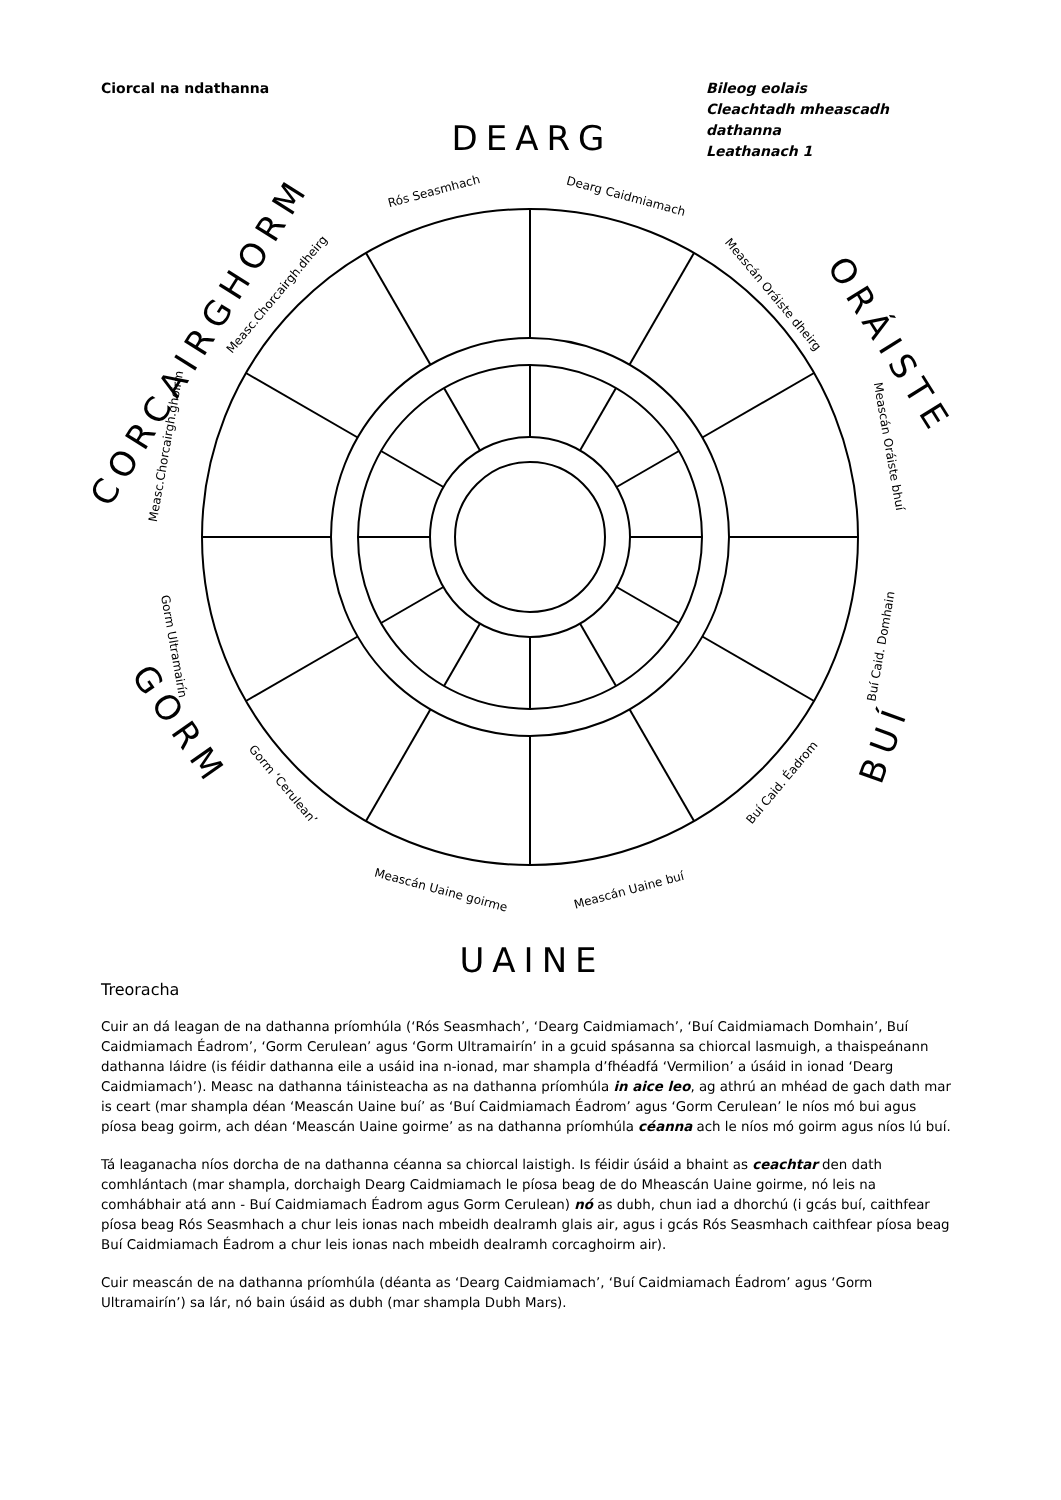Ciorcal na ndathanna Bileog eolais
Cleachtadh mheascadh dathanna
Leathanach 1
DEARG
ORÁISTE
BUÍ
UAINE
GORM
CORCAIRGHORM
Rós Seasmhach
Dearg Caidmiamach
Meascán Oráiste dheirg
Meascán Oráiste bhuí
Buí Caid. Domhain
Buí Caid. Éadrom
Meascán Uaine buí
Meascán Uaine goirme
Gorm ‘Cerulean’
Gorm Ultramairín
Measc.Chorcairgh.ghoirm
Measc.Chorcairgh.dheirg
Treoracha
Cuir an dá leagan de na dathanna príomhúla (‘Rós Seasmhach’, ‘Dearg Caidmiamach’, ‘Buí Caidmiamach Domhain’, Buí Caidmiamach Éadrom’, ‘Gorm Cerulean’ agus ‘Gorm Ultramairín’ in a gcuid spásanna sa chiorcal lasmuigh, a thaispeánann dathanna láidre (is féidir dathanna eile a usáid ina n-ionad, mar shampla d’fhéadfá ‘Vermilion’ a úsáid in ionad ‘Dearg Caidmiamach’). Measc na dathanna táinisteacha as na dathanna príomhúla in aice leo, ag athrú an mhéad de gach dath mar is ceart (mar shampla déan ‘Meascán Uaine buí’ as ‘Buí Caidmiamach Éadrom’ agus ‘Gorm Cerulean’ le níos mó bui agus píosa beag goirm, ach déan ‘Meascán Uaine goirme’ as na dathanna príomhúla céanna ach le níos mó goirm agus níos lú buí.
Tá leaganacha níos dorcha de na dathanna céanna sa chiorcal laistigh. Is féidir úsáid a bhaint as ceachtar den dath comhlántach (mar shampla, dorchaigh Dearg Caidmiamach le píosa beag de do Mheascán Uaine goirme, nó leis na comhábhair atá ann - Buí Caidmiamach Éadrom agus Gorm Cerulean) nó as dubh, chun iad a dhorchú (i gcás buí, caithfear píosa beag Rós Seasmhach a chur leis ionas nach mbeidh dealramh glais air, agus i gcás Rós Seasmhach caithfear píosa beag Buí Caidmiamach Éadrom a chur leis ionas nach mbeidh dealramh corcaghoirm air).
Cuir meascán de na dathanna príomhúla (déanta as ‘Dearg Caidmiamach’, ‘Buí Caidmiamach Éadrom’ agus ‘Gorm Ultramairín’) sa lár, nó bain úsáid as dubh (mar shampla Dubh Mars).